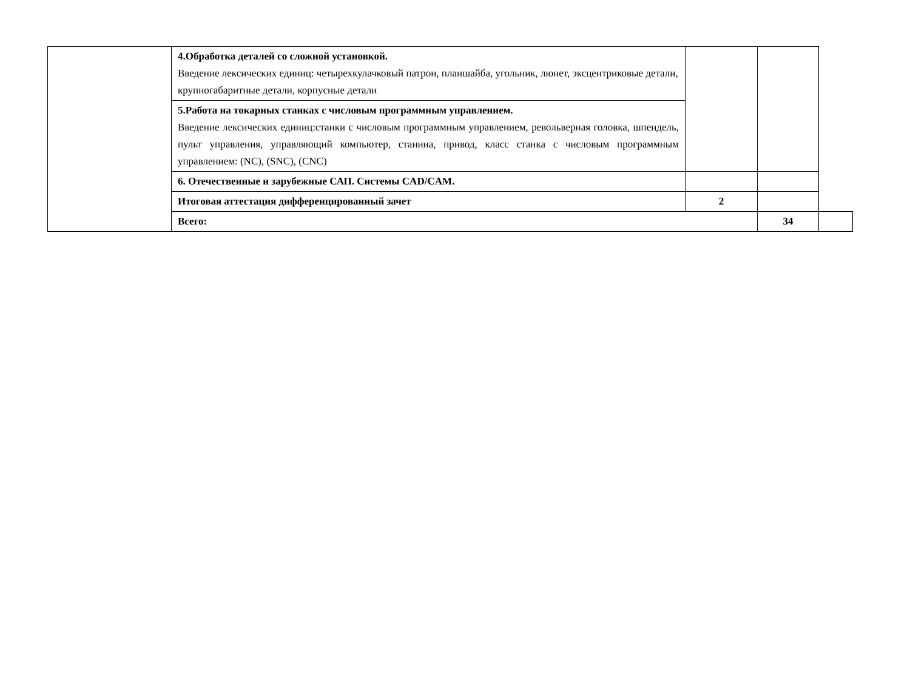| | 4.Обработка деталей со сложной установкой. Введение лексических единиц: четырехкулачковый патрон, планшайба, угольник, люнет, эксцентриковые детали, крупногабаритные детали, корпусные детали | | | |
| | 5.Работа на токарных станках с числовым программным управлением. Введение лексических единиц:станки с числовым программным управлением, револьверная головка, шпендель, пульт управления, управляющий компьютер, станина, привод, класс станка с числовым программным управлением: (NC), (SNC), (CNC) | | | |
| | 6. Отечественные и зарубежные САП. Системы CAD/CAM. | | | |
| | Итоговая аттестация дифференцированный зачет | 2 | | |
| | Всего: | | 34 | |